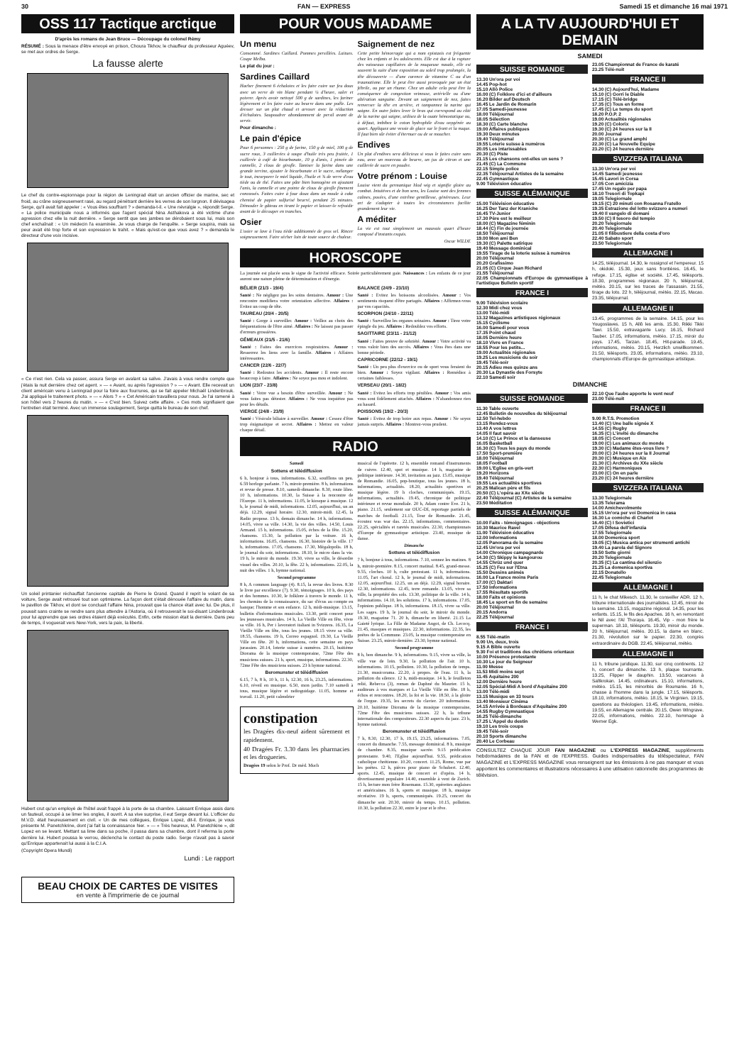30 FAN — EXPRESS Samedi 15 et dimanche 16 mai 1971
OSS 117 Tactique arctique
D'après les romans de Jean Bruce — Découpage du colonel Rémy
RÉSUMÉ : Sous la menace d'être envoyé en prison, Choura Tikhov, le chauffeur du professeur Aguéev, se met aux ordres de Serge.
La fausse alerte
Le chef du contre-espionnage pour la région de Leningrad était un ancien officier de marine, sec et froid, au crâne soigneusement rasé, au regard pénétrant derrière les verres de son lorgnon. Il dévisagea Serge, qu'il avait fait appeler : « Vous êtes souffrant ? » demanda-t-il. « Une névralgie », répondit Serge. « La police municipale nous a informés que l'agent spécial Nina Asthakova a été victime d'une agression chez elle la nuit dernière. » Serge sentit que ses jambes se dérobaient sous lui, mais son chef enchaînait : « Un médecin l'a examinée. Je vous charge de l'enquête. » Serge soupira, mais sa peur avait été trop forte et son expression le trahit. « Mais qu'est-ce que vous avez ? » demanda le directeur d'une voix incisive.
« Ce n'est rien. Cela va passer, assura Serge en avalant sa salive. J'avais à vous rendre compte que j'étais la nuit dernière chez cet agent. » — « Avant, ou après l'agression ? » — « Avant. Elle recevait un client américain venu à Leningrad pour la foire aux fourrures, qui se fait appeler Michaël Lindenbrouk. J'ai appliqué le traitement photo. » — « Alors ? » « Cet Américain travaillera pour nous. Je l'ai ramené à son hôtel vers 2 heures du matin. » — « C'est bien. Suivez cette affaire. » Ces mots signifiaient que l'entretien était terminé. Avec un immense soulagement, Serge quitta le bureau de son chef.
Un soleil printanier réchauffait l'ancienne capitale de Pierre le Grand. Quand il reprit le volant de sa voiture, Serge avait retrouvé tout son optimisme. La façon dont s'était dénouée l'affaire du matin, dans le pavillon de Tikhov, et dont se concluait l'affaire Nina, prouvait que la chance était avec lui. De plus, il pouvait sans crainte se rendre sans plus attendre à l'Astoria, où il retrouverait le soi-disant Lindenbrouk pour lui apprendre que ses ordres étaient déjà exécutés. Enfin, cette mission était la dernière. Dans peu de temps, il voguerait vers New-York, vers la paix, la liberté.
Hubert crut qu'un employé de l'hôtel avait frappé à la porte de sa chambre. Laissant Enrique assis dans un fauteuil, occupé à se limer les ongles, il ouvrit. A sa vive surprise, il eut Serge devant lui. L'officier du M.V.D. était heureusement en civil. « Un de mes collègues, Enrique Lopez, dit-il. Enrique, je vous présente M. Panetchkrine, dont j'ai fait la connaissance hier. » — « Très heureux, M. Panetchkine », dit Lopez en se levant. Mettant sa lime dans sa poche, il passa dans sa chambre, dont il referma la porte derrière lui. Hubert poussa le verrou, déclencha le contact du poste radio. Serge n'avait pas à savoir qu'Enrique appartenait lui aussi à la C.I.A.
(Copyright Opera Mundi)
Lundi : Le rapport
BEAU CHOIX DE CARTES DE VISITES
en vente à l'imprimerie de ce journal
POUR VOUS MADAME
Un menu
Consommé. Sardines Caillard. Pommes persillées. Laitues. Coupe Melba.
Le plat du jour :
Sardines Caillard
Hacher finement 6 échalotes et les faire cuire sur feu doux avec un verre de vin blanc pendant ¼ d'heure, saler et poivrer. Après avoir nettoyé 500 g de sardines, les fariner légèrement et les faire cuire au beurre dans une poêle. Les dresser sur un plat chaud et arroser avec la réduction d'échalotes. Saupoudrer abondamment de persil avant de servir.
Pour dimanche :
Le pain d'épice
Pour 6 personnes : 250 g de farine, 150 g de miel, 100 g de sucre roux, 3 cuillerées à soupe d'huile très peu fruitée, 1 cuillerée à café de bicarbonate, 10 g d'anis, 1 pincée de cannelle, 2 clous de girofle. Tamiser la farine dans une grande terrine, ajouter le bicarbonate et le sucre, mélanger le tout, incorporer le miel liquide, l'huile et ¾ de verre d'eau tiède ou de thé. Faites une pâte bien homogène en ajoutant l'anis, la cannelle et une pointe de clous de girofle finement concassés. Faites cuire à four doux dans un moule à cake chemisé de papier sulfurisé beurré, pendant 25 minutes. Démouler le gâteau en tirant le papier et laisser-le refroidir avant de le découper en tranches.
Osier
L'osier se lave à l'eau tiède additionnée de gros sel. Rincer soigneusement. Faire sécher loin de toute source de chaleur.
Saignement de nez
Cette petite hémorragie qui a nom epistaxis est fréquente chez les enfants et les adolescents. Elle est due à la rupture des vaisseaux capillaires de la muqueuse nasale, elle est souvent la suite d'une exposition au soleil trop prolongée, la tête découverte — d'une carence de vitamine C ou d'un traumatisme. Elle le peut être aussi provoquée par un état fébrile, ou par un rhume. Chez un adulte cela peut être la conséquence de congestion veineuse, artérielle ou d'une altération sanguine. Devant un saignement de nez, faites renverser la tête en arrière, et tamponnez la narine qui saigne. En outre faites lever le bras qui correspond au côté de la narine qui saigne, utilisez de la ouate hémostatique ou, à défaut, imbibez le coton hydrophile d'eau oxygénée au quart. Appliquez une vessie de glace sur le front et la nuque. Il faut bien sûr éviter d'éternuer ou de se moucher.
Endives
Un plat d'endives sera délicieux si vous le faites cuire sans eau, avec un morceau de beurre, un jus de citron et une cuillerée de sucre en poudre.
Votre prénom : Louise
Louise vient du germanique hlod wig et signifie gloire au combat. Intuitives et de bon sens, les Louise sont des femmes calmes, posées, d'une extrême gentillesse, généreuses. Leur art de s'adapter à toutes les circonstances facilite grandement leur vie.
A méditer
La vie est tout simplement un mauvais quart d'heure composé d'instants exquis.
Oscar WILDE
HOROSCOPE
La journée est placée sous le signe de l'activité efficace. Soirée particulièrement gaie. Naissances : Les enfants de ce jour auront une nature pleine de détermination et d'énergie.
BÉLIER (21/3 - 19/4)
Santé : Ne négligez pas les soins dentaires. Amour : Une rencontre modifiera votre orientation affective. Affaires : Evitez un coup de tête.
TAUREAU (20/4 - 20/5)
Santé : Gorge à surveiller. Amour : Veillez au choix des fréquentations de l'être aimé. Affaires : Ne laissez pas passer d'erreurs grossières.
GÉMEAUX (21/5 - 21/6)
Santé : Faites des exercices respiratoires. Amour : Resserrez les liens avec la famille. Affaires : Affaires intéressantes.
CANCER (22/6 - 22/7)
Santé : Redoutez les accidents. Amour : Il reste encore beaucoup à faire. Affaires : Ne soyez pas mou et indolent.
LION (23/7 - 23/8)
Santé : Votre vue a besoin d'être surveillée. Amour : Ne vous faites pas détester. Affaires : Ne vous inquiétez pas pour les détails.
VIERGE (24/8 - 23/9)
Santé : Vésicule biliaire à surveiller. Amour : Cessez d'être trop énigmatique et secret. Affaires : Mettez en valeur chaque détail.
BALANCE (24/9 - 23/10)
Santé : Evitez les boissons alcoolisées. Amour : Vos sentiments risquent d'être partagés. Affaires : Affirmez-vous par vos capacités.
SCORPION (24/10 - 22/11)
Santé : Surveillez les organes urinaires. Amour : Tirez votre épingle du jeu. Affaires : Redoublez vos efforts.
SAGITTAIRE (23/11 - 21/12)
Santé : Faites preuve de sobriété. Amour : Votre activité va vous valoir bien des succès. Affaires : Vous êtes dans une bonne période.
CAPRICORNE (22/12 - 19/1)
Santé : Un peu plus d'exercice ou de sport vous feraient du bien. Amour : Soyez vigilant. Affaires : Remédiez à certaines faiblesses.
VERSEAU (20/1 - 18/2)
Santé : Evitez les efforts trop pénibles. Amour : Vos amis vous sont fidèlement attachés. Affaires : N'abandonnez rien au hasard.
POISSONS (19/2 - 20/3)
Santé : Evitez de trop boire aux repas. Amour : Ne soyez jamais surpris. Affaires : Montrez-vous prudent.
RADIO
Samedi
Sottens et télédiffusion
6 h, bonjour à tous, informations. 6.32, soufflons un peu. 6.59 horloge parlante. 7 h, miroir-première. 8 h, informations et revue de presse. 8.10, samedi-dimanche. 8.30, route libre. 10 h, informations. 10.30, la Suisse à la rencontre de l'Europe. 11 h, informations. 11.05, le kiosque à musique. 12 h, le journal de midi, informations. 12.05, aujourd'hui, un an déjà. 12.29, signal horaire. 12.30, miroir-midi. 12.45, la Radio propose. 13 h, demain dimanche. 14 h, informations. 14.05, vivre sa ville. 14.30, la vie des villes. 14.50, Louis Armand. 15 h, informations. 15.05, échos de la fête. 15.20, chansons. 15.30, la pollution par la voiture. 16 h, informations. 16.05, chansons. 16.30, histoire de la ville. 17 h, informations. 17.05, chansons. 17.30, Mégalopolis. 18 h, le journal du soir, informations. 18.10, le micro dans la vie. 19 h, le miroir du monde. 19.30, vivre sa ville, le désordre visuel des villes. 20.10, la fête. 22 h, informations. 22.05, la nuit des villes. 1 h, hymne national.
Second programme
8 h, A common language (4). 8.15, la revue des livres. 8.30 le livre par excellence (7). 9.30, témoignages. 10 h, des pays et des hommes. 10.30, le folklore à travers le monde. 11 h, les chemins de la connaissance, du sac d'écus au compte en banque; l'homme et son enfance. 12 h, midi-musique. 13.15, bulletin d'informations musicales. 13.30, petit concert pour les jeunesses musicales. 14 h, La Vieille Ville en fête, vivre sa ville. 16 h, Per i lavoratori italiani in Svizzera. 16.35, La Vieille Ville en fête, tous les jeunes. 18.15 vivre sa ville. 18.55, chansons. 19 h, Correo espagnol. 19.30, La Vieille Ville en fête. 20 h, informations, cette semaine en pays jurassien. 20.14, loterie suisse à numéros. 20.15, huitième Diorama de la musique contemporaine, 72me Fête des musiciens suisses. 21 h, sport, musique, informations. 22.30, 72me Fête des musiciens suisses. 23 h hymne national.
Beromunster et télédiffusion
6.15, 7 h, 8 h, 10 h, 11 h, 12.30, 16 h, 23.25, informations. 6.10, réveil en musique. 6.50, mon jardin. 7.10 samedi à tous, musique légère et radioguidage. 11.05, homme et travail. 11.20, petit calendrier
constipation
les Dragées dix-neuf aident sûrement et rapidement.
40 Dragées Fr. 3.30 dans les pharmacies et les drogueries.
Dragées 19 selon le Prof. Dr méd. Much
musical de l'opérette. 12 h, ensemble romand d'instruments de cuivre. 12.40, spot et musique. 14 h, magazine de politique intérieure. 14.30, invitation au jazz. 15.05, musique de Romandie. 16.05, pop-boutique, tous les jeunes. 18 h, informations, actualités. 18.20, actualités sportives et musique légère. 19 h cloches, communiqués. 19.15, informations, actualités. 19.45, chronique de politique intérieure et revue mondiale. 20 h, Adam contre Eve. 21 h, piano. 21.15, seulement sur OUC-DI, reportage partiels de matches de football. 21.15, Tour de Romandie. 21.45, écoutez was war das. 22.15, informations, commentaires. 22.25, spécialités et raretés musicales. 22.30, championnats d'Europe de gymnastique artistique. 23.40, musique de danse.
Dimanche
Sottens et télédiffusion
7 h, bonjour à tous, informations. 7.10, sonnez les matines. 8 h, miroir-première. 8.15, concert matinal. 8.45, grand-messe. 9.55, cloches. 10 h, culte protestant. 11 h, informations. 11.05, l'art choral. 12 h, le journal de midi, informations. 12.05, aujourd'hui. 12.25, un an déjà. 12.29, signal horaire. 12.30, informations. 12.45, terre romande. 13.05, vivre sa ville, la propriété des sols. 13.30, politique de la ville. 14 h, informations. 14.10, les solutions. 17 h, informations. 17.05, l'opinion publique. 18 h, informations. 18.15, vivre sa ville. Les sages. 19 h, le journal du soir, le miroir du monde. 19.30, magazine 71. 20 h, dimanche en liberté. 21.15 La Gaieté lyrique. La Fille de Madame Angot, de Ch. Lecocq. 21.45, masques et musiques. 22.30, informations. 22.35, les poètes de la Commune. 23.05, la musique contemporaine en Suisse. 23.25, miroir-dernière. 23.30, hymne national.
Second programme
8 h, bon dimanche. 9 h, informations. 9.15, vivre sa ville, la ville vue de loin. 9.30, la pollution de l'air. 10 h, informations. 10.15, pollution. 10.30, la pollution de temps. 21.30, musicorama. 22.20, à propos. de l'eau. 11 h, la pollution du silence. 12 h, midi-musique. 14 h, le feuilleton relié, Rebecca (3), roman de Daphné du Maurier. 15 h, auditeurs à vos marques et La Vieille Ville en fête. 18 h, échos et rencontres. 18.20, la foi et la vie. 18.50, à la gloire de l'orgue. 19.35, les secrets du clavier. 20 informations. 20.10, huitième Diorama de la musique contemporaine, 72me Fête des musiciens suisses. 22 h, la tribune internationale des compositeurs. 22.30 aspects du jazz. 23 h, hymne national.
Beromunster et télédiffusion
7 h, 8.30, 12.30, 17 h, 19.15, 23.25, informations. 7.05, concert du dimanche. 7.55, message dominical. 8 h, musique de chambre. 8.35, musique sacrée. 9.15 prédication protestante. 9.40, l'Eglise aujourd'hui. 9.55, prédication catholique chrétienne. 10.20, concert. 11.25, Rome, vue par les poètes. 12 h, pièces pour piano de Schubert. 12.40, sports. 12.45, musique de concert et d'opéra. 14 h, divertissement populaire 14.40, ensemble à vent de Zurich. 15 h, lecture mon frère Rosemann. 15.30, opérettes anglaises et américaines. 16 h, sports et musique. 18 h, musique récréative. 19 h, sports, communiqués. 19.25, concert du dimanche soir. 20.30, miroir du temps. 10.15, pollution. 10.30, la pollution 22.30, entre le jour et le rêve.
A LA TV AUJOURD'HUI ET DEMAIN
SAMEDI
SUISSE ROMANDE
13.30 Un'ora per voi
14.45 Pop-hot
15.10 Allô Police
16.00 (C) Folklore d'ici et d'ailleurs
16.20 Bilder auf Deutsch
16.45 Le Jardin de Romarin
17.05 Samedi-jeunesse
18.00 Téléjournal
18.05 Sélection
18.30 (C) Carte blanche
19.00 Affaires publiques
19.30 Deux minutes
19.40 Téléjournal
19.55 Loterie suisse à numéros
20.05 Les intarissables
20.30 (C) Piste
21.15 Les chansons ont-elles un sens ?
21.45 (C) La Commune
22.15 Simple police
22.35 Téléjournal Artistes de la semaine
22.45 Gymnastique
9.00 Télévision éducative
SUISSE ALÉMANIQUE
15.00 Télévision éducative
16.25 Der Tanz der Kraniche
16.45 TV-Junior
17.30 Père est le meilleur
18.00 (C) Magazine féminin
18.44 (C) Fin de journée
18.50 Téléjournal
19.00 Mon ami Ben
19.30 (C) Palette satirique
19.40 Message dominical
19.55 Tirage de la loterie suisse à numéros
20.00 Téléjournal
20.20 Grafissimo
21.05 (C) Cirque Jean Richard
21.55 Téléjournal
22.05 Championnats d'Europe de gymnastique à l'artistique Bulletin sportif
FRANCE I
9.00 Télévision scolaire
12.30 Midi chez vous
13.00 Télé-midi
13.32 Magazines artistiques régionaux
15.15 Cyclisme
16.00 Samedi pour vous
17.35 Point chaud
18.05 Dernière heure
18.10 Vivre en France
18.55 Pour les petits...
19.00 Actualités régionales
19.25 Les musiciens du soir
19.45 Télé-soir
20.15 Adieu mes quinze ans
20.30 La Dynastie des Forsyte
22.10 Samedi soir
23.05 Championnat de France de karaté
23.25 Télé-nuit
FRANCE II
14.30 (C) Aujourd'hui, Madame
15.10 (C) Gorri le Diable
17.15 (C) Télé-bridge
17.35 (C) Tous en forme
17.45 (C) Le temps du sport
18.20 P.O.P. 2
19.00 Actualités régionales
19.20 (C) Colorix
19.30 (C) 24 heures sur la II
20.00 Journal
20.30 (C) Le grand amphi
22.30 (C) La Nouvelle Equipe
23.20 (C) 24 heures dernière
SVIZZERA ITALIANA
13.30 Un'ora per voi
14.45 Samedi jeunesse
15.45 Lavori in Corsa
17.05 Con amicizia
17.45 Un regalo per papa
18.10 Tresori di Topkapi
19.05 Telegiornale
19.15 (C) 20 minuti con Rosanna Fratello
19.35 Estrazione del lotto svizzero a numeri
19.40 Il vangelo di domani
19.50 (C) Il tesoro del tempio
20.20 Telegiornale
20.40 Telegiornale
21.05 Il filibustiere della costa d'oro
22.40 Sabato sport
23.50 Telegiornale
ALLEMAGNE I
14.25, téléjournal. 14.30, le rossignol et l'empereur. 15 h, okidoki. 15.30, jeux sans frontières. 16.45, le refuge. 17.15, église et société. 17.45, télésports. 18.30, programmes régionaux. 20 h, téléjournal, météo. 20.15, sur les traces de l'assassin. 21.55, tirage du loto. 22 h, téléjournal, météo. 22.15, Macao. 23.35, téléjournal.
ALLEMAGNE II
13.45, programmes de la semaine. 14.15, pour les Yougoslaves. 15 h, Allô les amis. 15.30, Rikki Tikki Tawi. 15.50, extravagante Lucy. 16.15, Richard Tauber. 17.05, informations, météo. 17.15, miroir du pays. 17.45, Tarzan. 18.45, Hit-parade. 19.45, informations, météo. 20.15, Herzlich unwillkommen. 21.50, télésports. 23.05, informations, météo. 23.10, championnats d'Europe de gymnastique artistique.
DIMANCHE
SUISSE ROMANDE
11.30 Table ouverte
12.45 Bulletin de nouvelles du téléjournal
12.50 Tel-hebdo
13.15 Rendez-vous
13.40 A vos lettres
14.05 Il faut savoir
14.10 (C) Le Prince et la danseuse
16.05 Basketball
16.30 (C) Tous les pays du monde
17.50 Sport-première
18.00 Téléjournal
18.05 Football
19.00 L'Eglise en gris-vert
19.20 Horizons
19.40 Téléjournal
19.55 Les actualités sportives
20.25 Malican père et fils
20.50 (C) L'opéra au XXe siècle
22.40 Téléjournal (C) Artistes de la semaine
23.50 Méditation
SUISSE ALÉMANIQUE
10.00 Faits - témoignages - objections
10.30 Maurice Ravel
11.00 Télévision éducative
12.00 Informations
12.05 Panorama de la semaine
12.45 Un'ora per voi
14.00 Chronique campagnarde
14.30 (C) Skippy le kangourou
14.55 Chrüz und quer
15.25 (C) Feu sur l'Etna
15.50 Dessins animés
16.00 La France moins Paris
17.00 (C) Daktari
17.50 Informations
17.55 Résultats sportifs
18.00 Faits et opinions
18.45 Le sport en fin de semaine
20.00 Téléjournal
20.15 Andorra
22.25 Téléjournal
FRANCE I
8.55 Télé-matin
9.00 Un, deux, trois
9.15 A Bible ouverte
9.30 Foi et traditions des chrétiens orientaux
10.00 Présence protestante
10.30 Le jour du Seigneur
11.00 Messe
11.53 Midi moins sept
11.45 Aquitaine 200
12.00 Dernière heure
12.05 Spécial-Midi A bord d'Aquitaine 200
13.00 Télé-midi
13.15 Musique en 33 tours
13.40 Monsieur Cinéma
14.15 Arrivée à Bordeaux d'Aquitaine 200
14.55 Rugby Gymnastique
16.25 Télé-dimanche
17.25 L'Appel du destin
19.10 Les trois coups
19.45 Télé-soir
20.10 Sports dimanche
20.40 Le Corbeau
22.10 Que l'aube apporte le vent neuf
23.00 Télé-nuit
FRANCE II
9.00 R.T.S. Promotion
13.40 (C) Une balle signée X
14.55 (C) Rugby
16.35 (C) L'invité du dimanche
18.05 (C) Concert
19.00 (C) Les animaux du monde
19.30 (C) Madame êtes-vous livre ?
20.00 (C) 24 heures sur la II Journal
20.30 (C) Musique en Aix
21.30 (C) Archives du XXe siècle
22.30 (C) Harmoniques
23.00 (C) On en parle
23.20 (C) 24 heures dernière
SVIZZERA ITALIANA
13.30 Telegiornale
13.35 Telerama
14.00 Amichevolmente
15.15 Un'ora per voi Domenica in casa
16.30 Le comiche di Charlot
16.40 (C) I Sovietici
17.05 Difesa dell'infanzia
17.55 Telegiornale
18.00 Domenica sport
19.05 (C) Musica antica per strumenti antichi
19.40 La parola del Signore
19.50 Sette giorni
20.20 Telegiornale
20.35 (C) La cantina del silenzio
21.25 La domenica sportiva
22.15 Donatello
22.45 Telegiornale
ALLEMAGNE I
11 h, le chat Mikesch. 11.30, le conseiller ADR. 12 h, tribune internationale des journalistes. 12.45, miroir de la semaine. 13.15, magazine régional. 14.35, pour les enfants. 15.15, le fils des Apaches. 16 h, en remontant le Nil avec l'Al Thoraya. 16.45, Vip - mon frère le superman. 18.10, télésports. 19.30, miroir du monde. 20 h, téléjournal, météo. 20.15, la dame en blanc. 21.30, révolution sur le papier. 22.30, congrès extraordinaire du DGB. 22.45, téléjournal, météo.
ALLEMAGNE II
11 h, tribune juridique. 11.30, sur cinq continents. 12 h, concert du dimanche. 13 h, plaque tournante. 13.25, Flipper le dauphin. 13.50, vacances à Saltkrokan. 14.45, ordinateurs. 15.10, informations, météo. 15.15, les minorités de Roumanie. 16 h, chasse à l'homme dans la jungle. 17.15, télésports. 18.10, informations, météo. 18.15, le Virginien. 19.15, questions au théologien. 19.45, informations, météo. 19.55, en Allemagne centrale. 20.15, Owen Wingrave. 22.05, informations, météo. 22.10, hommage à Werner Egk.
CONSULTEZ CHAQUE JOUR FAN MAGAZINE ou L'EXPRESS MAGAZINE, suppléments hebdomadaires de la FAN et de l'EXPRESS. Guides indispensables du téléspectateur, FAN MAGAZINE et L'EXPRESS MAGAZINE vous renseignent sur les émissions à ne pas manquer et vous apportent les commentaires et illustrations nécessaires à une utilisation rationnelle des programmes de télévision.